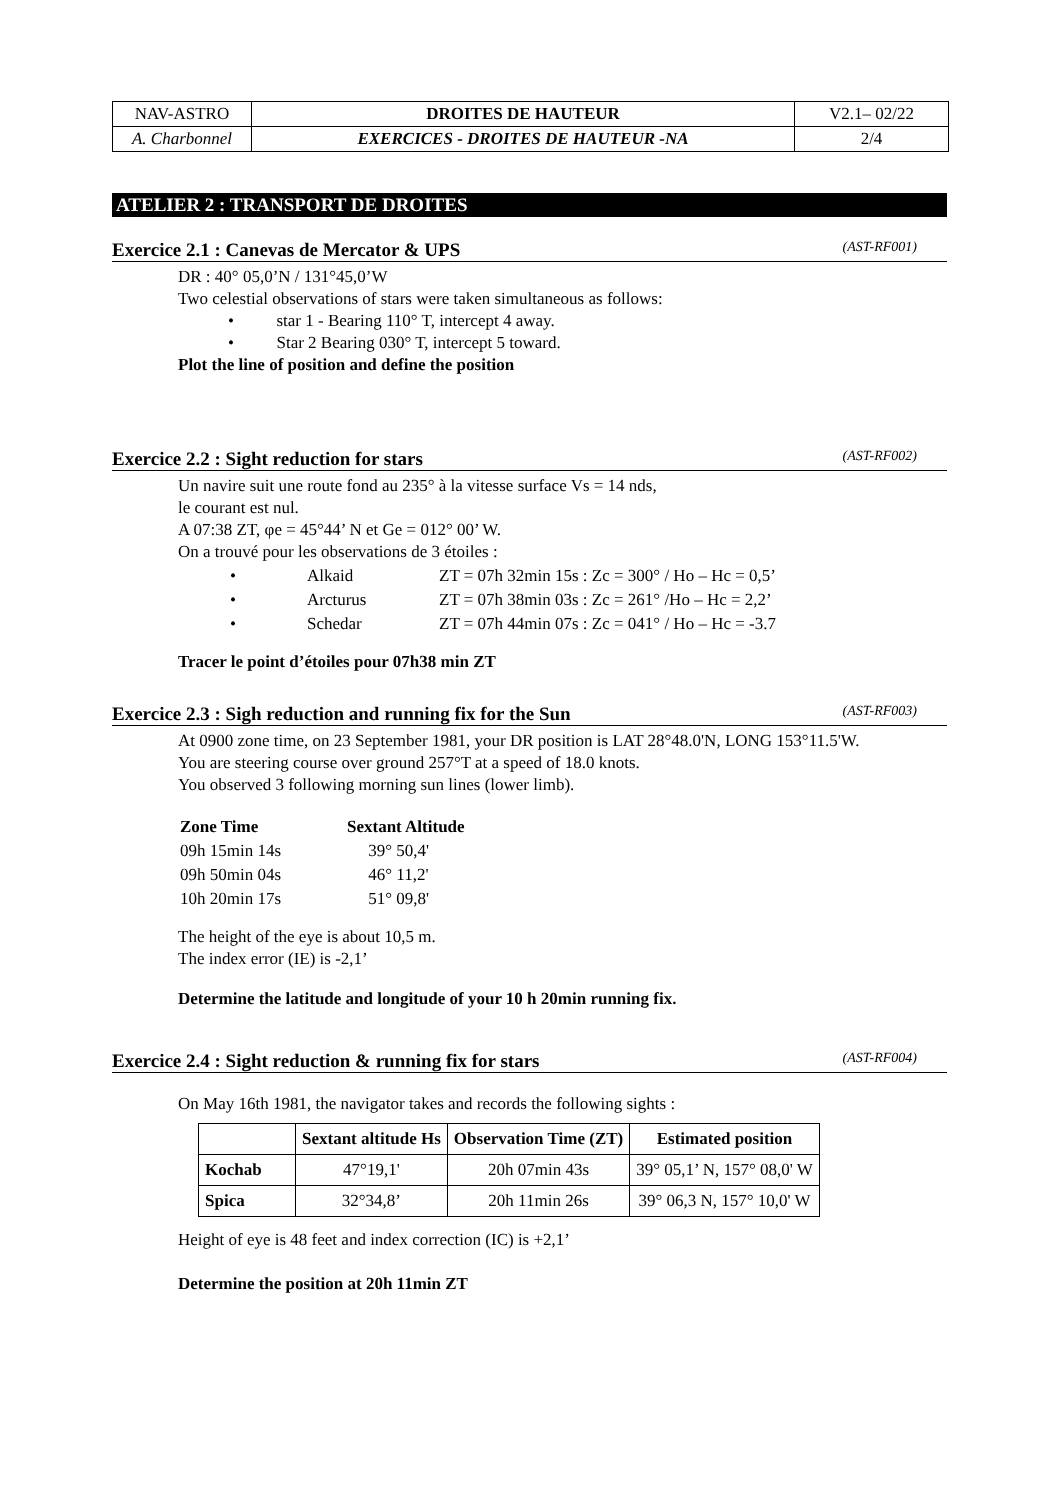| NAV-ASTRO | DROITES DE HAUTEUR | V2.1– 02/22 |
| A. Charbonnel | EXERCICES - DROITES DE HAUTEUR -NA | 2/4 |
ATELIER 2 : TRANSPORT DE DROITES
Exercice 2.1 : Canevas de Mercator & UPS (AST-RF001)
DR : 40° 05,0’N / 131°45,0’W
Two celestial observations of stars were taken simultaneous as follows:
• star 1 - Bearing 110° T, intercept 4 away.
• Star 2 Bearing 030° T, intercept 5 toward.
Plot the line of position and define the position
Exercice 2.2 : Sight reduction for stars (AST-RF002)
Un navire suit une route fond au 235° à la vitesse surface Vs = 14 nds,
le courant est nul.
A 07:38 ZT, φe = 45°44’ N et Ge = 012° 00’ W.
On a trouvé pour les observations de 3 étoiles :
| • | Alkaid | ZT = 07h 32min 15s : Zc = 300° / Ho – Hc = 0,5’ |
| • | Arcturus | ZT = 07h 38min 03s : Zc = 261° /Ho – Hc = 2,2’ |
| • | Schedar | ZT = 07h 44min 07s : Zc = 041° / Ho – Hc = -3.7 |
Tracer le point d’étoiles pour 07h38 min ZT
Exercice 2.3 : Sigh reduction and running fix for the Sun (AST-RF003)
At 0900 zone time, on 23 September 1981, your DR position is LAT 28°48.0'N, LONG 153°11.5'W.
You are steering course over ground 257°T at a speed of 18.0 knots.
You observed 3 following morning sun lines (lower limb).
| Zone Time | Sextant Altitude |
| 09h 15min 14s | 39° 50,4' |
| 09h 50min 04s | 46° 11,2' |
| 10h 20min 17s | 51° 09,8' |
The height of the eye is about 10,5 m.
The index error (IE) is -2,1’
Determine the latitude and longitude of your 10 h 20min running fix.
Exercice 2.4 : Sight reduction & running fix for stars (AST-RF004)
On May 16th 1981, the navigator takes and records the following sights :
| | Sextant altitude Hs | Observation Time (ZT) | Estimated position |
| --- | --- | --- | --- |
| Kochab | 47°19,1' | 20h 07min 43s | 39° 05,1’ N, 157° 08,0' W |
| Spica | 32°34,8’ | 20h 11min 26s | 39° 06,3 N, 157° 10,0' W |
Height of eye is 48 feet and index correction (IC) is +2,1’
Determine the position at 20h 11min ZT